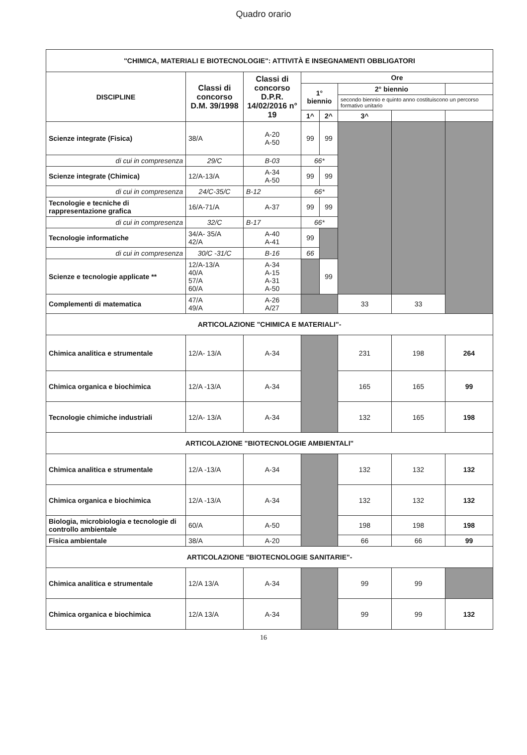Quadro orario
| "CHIMICA, MATERIALI E BIOTECNOLOGIE": ATTIVITÀ E INSEGNAMENTI OBBLIGATORI | | | | | | | |
| --- | --- | --- | --- | --- | --- | --- | --- |
| DISCIPLINE | Classi di concorso D.M. 39/1998 | Classi di concorso D.P.R. 14/02/2016 n° 19 | Ore | | | | |
| | | | 1° biennio | | 2° biennio | | |
| | | | | | secondo biennio e quinto anno costituiscono un percorso formativo unitario | | |
| | | | 1^ | 2^ | 3^ | | |
| Scienze integrate (Fisica) | 38/A | A-20 A-50 | 99 | 99 | | | |
| di cui in compresenza | 29/C | B-03 | 66* | | | | |
| Scienze integrate (Chimica) | 12/A-13/A | A-34 A-50 | 99 | 99 | | | |
| di cui in compresenza | 24/C-35/C | B-12 | 66* | | | | |
| Tecnologie e tecniche di rappresentazione grafica | 16/A-71/A | A-37 | 99 | 99 | | | |
| di cui in compresenza | 32/C | B-17 | 66* | | | | |
| Tecnologie informatiche | 34/A- 35/A 42/A | A-40 A-41 | 99 | | | | |
| di cui in compresenza | 30/C -31/C | B-16 | 66 | | | | |
| Scienze e tecnologie applicate ** | 12/A-13/A 40/A 57/A 60/A | A-34 A-15 A-31 A-50 | | 99 | | | |
| Complementi di matematica | 47/A 49/A | A-26 A/27 | | | 33 | 33 | |
| ARTICOLAZIONE "CHIMICA E MATERIALI"- | | | | | | | |
| Chimica analitica e strumentale | 12/A- 13/A | A-34 | | | 231 | 198 | 264 |
| Chimica organica e biochimica | 12/A -13/A | A-34 | | | 165 | 165 | 99 |
| Tecnologie chimiche industriali | 12/A- 13/A | A-34 | | | 132 | 165 | 198 |
| ARTICOLAZIONE "BIOTECNOLOGIE AMBIENTALI" | | | | | | | |
| Chimica analitica e strumentale | 12/A -13/A | A-34 | | | 132 | 132 | 132 |
| Chimica organica e biochimica | 12/A -13/A | A-34 | | | 132 | 132 | 132 |
| Biologia, microbiologia e tecnologie di controllo ambientale | 60/A | A-50 | | | 198 | 198 | 198 |
| Fisica ambientale | 38/A | A-20 | | | 66 | 66 | 99 |
| ARTICOLAZIONE "BIOTECNOLOGIE SANITARIE"- | | | | | | | |
| Chimica analitica e strumentale | 12/A 13/A | A-34 | | | 99 | 99 | |
| Chimica organica e biochimica | 12/A 13/A | A-34 | | | 99 | 99 | 132 |
16